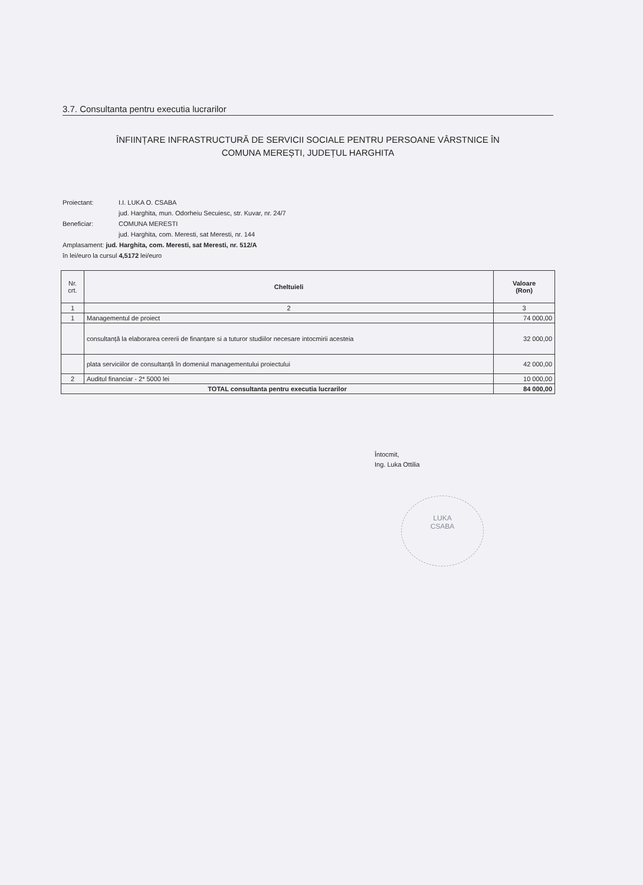3.7. Consultanta pentru executia lucrarilor
ÎNFIINȚARE INFRASTRUCTURĂ DE SERVICII SOCIALE PENTRU PERSOANE VÂRSTNICE ÎN
COMUNA MEREȘTI, JUDEȚUL HARGHITA
Proiectant: I.I. LUKA O. CSABA
jud. Harghita, mun. Odorheiu Secuiesc, str. Kuvar, nr. 24/7
Beneficiar: COMUNA MERESTI
jud. Harghita, com. Meresti, sat Meresti, nr. 144
Amplasament: jud. Harghita, com. Meresti, sat Meresti, nr. 512/A
în lei/euro la cursul 4,5172 lei/euro
| Nr. crt. | Cheltuieli | Valoare (Ron) |
| --- | --- | --- |
| 1 | 2 | 3 |
| 1 | Managementul de proiect | 74 000,00 |
| | consultanță la elaborarea cererii de finanțare si a tuturor studiilor necesare intocmirii acesteia | 32 000,00 |
| | plata serviciilor de consultanță în domeniul managementului proiectului | 42 000,00 |
| 2 | Auditul financiar - 2* 5000 lei | 10 000,00 |
| TOTAL consultanta pentru executia lucrarilor | | 84 000,00 |
Întocmit,
Ing. Luka Ottilia
LUKA
CSABA